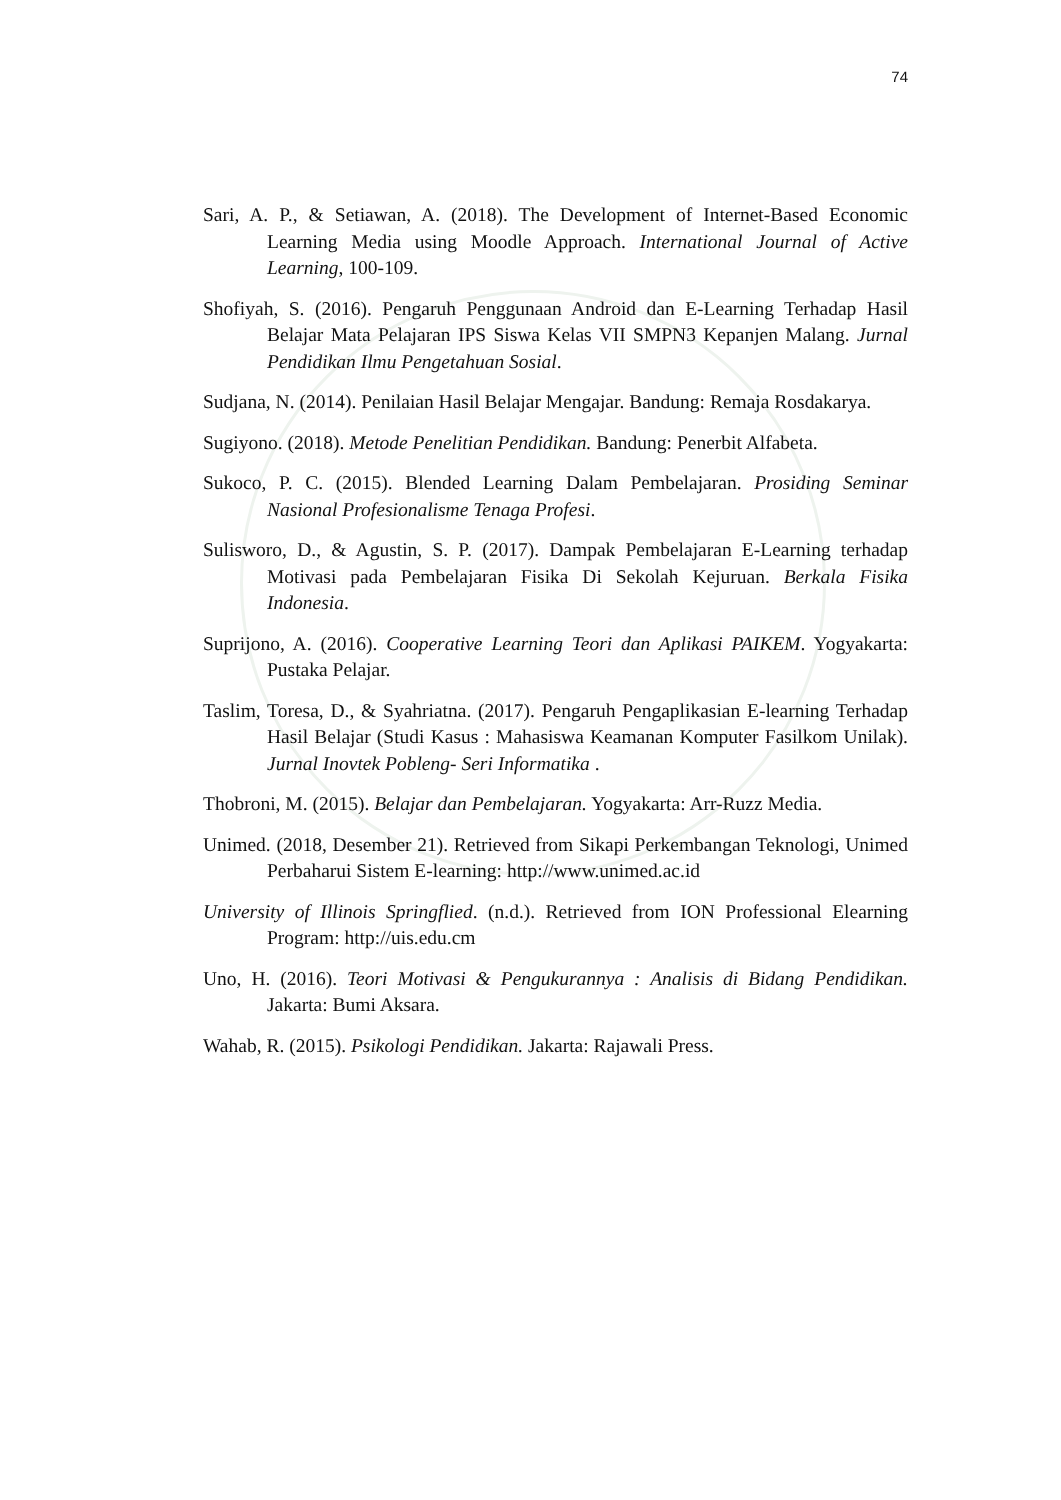74
Sari, A. P., & Setiawan, A. (2018). The Development of Internet-Based Economic Learning Media using Moodle Approach. International Journal of Active Learning, 100-109.
Shofiyah, S. (2016). Pengaruh Penggunaan Android dan E-Learning Terhadap Hasil Belajar Mata Pelajaran IPS Siswa Kelas VII SMPN3 Kepanjen Malang. Jurnal Pendidikan Ilmu Pengetahuan Sosial.
Sudjana, N. (2014). Penilaian Hasil Belajar Mengajar. Bandung: Remaja Rosdakarya.
Sugiyono. (2018). Metode Penelitian Pendidikan. Bandung: Penerbit Alfabeta.
Sukoco, P. C. (2015). Blended Learning Dalam Pembelajaran. Prosiding Seminar Nasional Profesionalisme Tenaga Profesi.
Sulisworo, D., & Agustin, S. P. (2017). Dampak Pembelajaran E-Learning terhadap Motivasi pada Pembelajaran Fisika Di Sekolah Kejuruan. Berkala Fisika Indonesia.
Suprijono, A. (2016). Cooperative Learning Teori dan Aplikasi PAIKEM. Yogyakarta: Pustaka Pelajar.
Taslim, Toresa, D., & Syahriatna. (2017). Pengaruh Pengaplikasian E-learning Terhadap Hasil Belajar (Studi Kasus : Mahasiswa Keamanan Komputer Fasilkom Unilak). Jurnal Inovtek Pobleng- Seri Informatika .
Thobroni, M. (2015). Belajar dan Pembelajaran. Yogyakarta: Arr-Ruzz Media.
Unimed. (2018, Desember 21). Retrieved from Sikapi Perkembangan Teknologi, Unimed Perbaharui Sistem E-learning: http://www.unimed.ac.id
University of Illinois Springflied. (n.d.). Retrieved from ION Professional Elearning Program: http://uis.edu.cm
Uno, H. (2016). Teori Motivasi & Pengukurannya : Analisis di Bidang Pendidikan. Jakarta: Bumi Aksara.
Wahab, R. (2015). Psikologi Pendidikan. Jakarta: Rajawali Press.